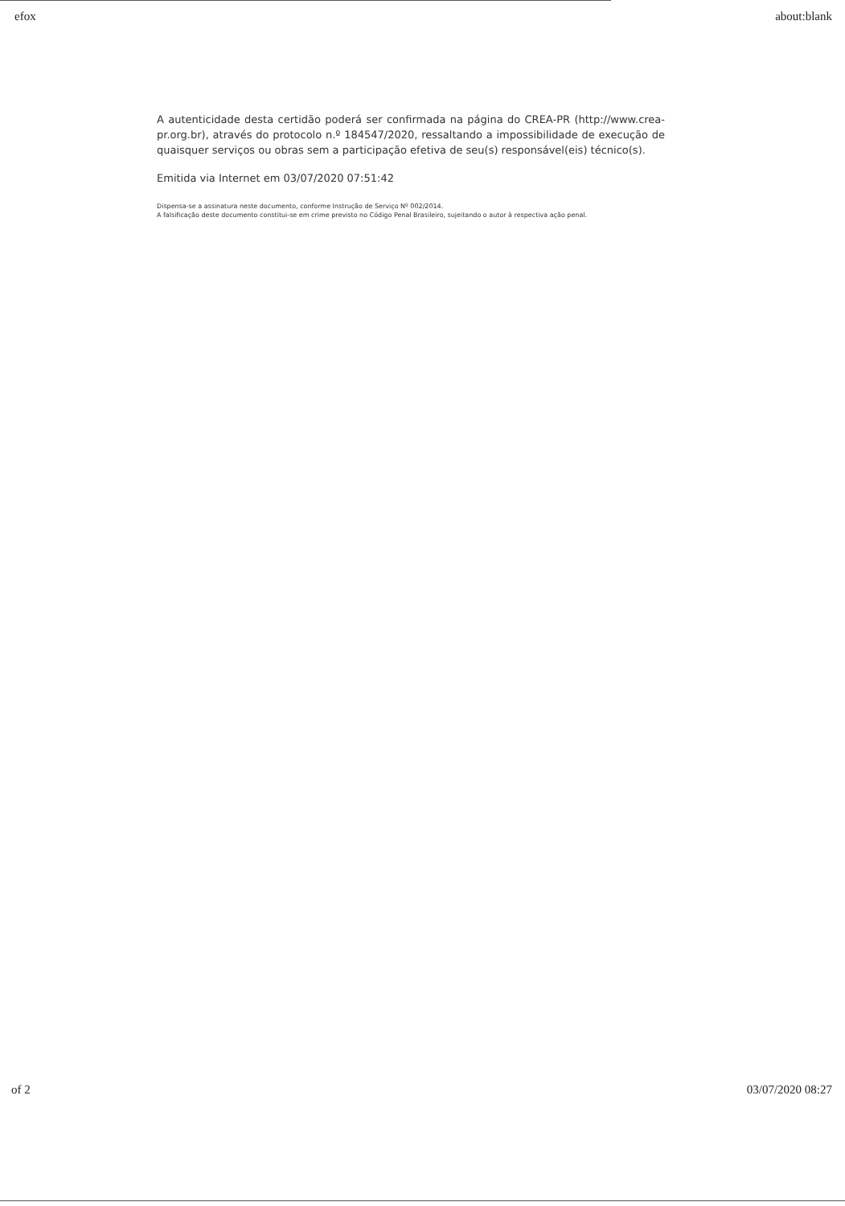efox about:blank
A autenticidade desta certidão poderá ser confirmada na página do CREA-PR (http://www.crea-pr.org.br), através do protocolo n.º 184547/2020, ressaltando a impossibilidade de execução de quaisquer serviços ou obras sem a participação efetiva de seu(s) responsável(eis) técnico(s).
Emitida via Internet em 03/07/2020 07:51:42
Dispensa-se a assinatura neste documento, conforme Instrução de Serviço Nº 002/2014.
A falsificação deste documento constitui-se em crime previsto no Código Penal Brasileiro, sujeitando o autor à respectiva ação penal.
of 2 03/07/2020 08:27